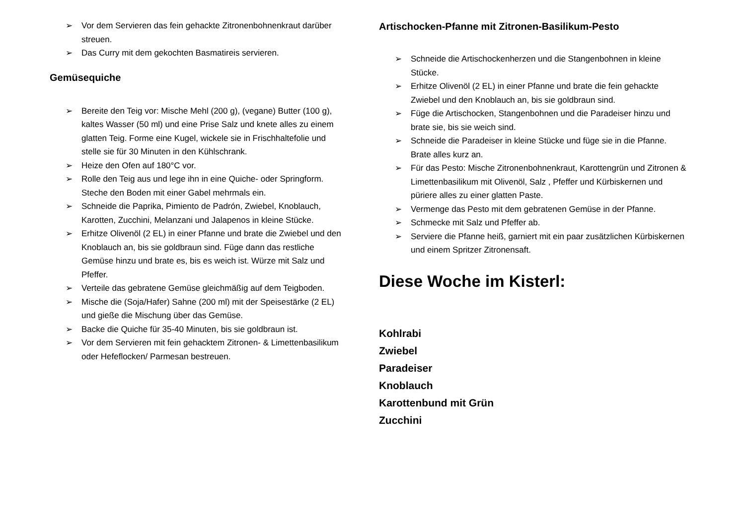➢ Vor dem Servieren das fein gehackte Zitronenbohnenkraut darüber streuen.
➢ Das Curry mit dem gekochten Basmatireis servieren.
Gemüsequiche
➢ Bereite den Teig vor: Mische Mehl (200 g), (vegane) Butter (100 g), kaltes Wasser (50 ml) und eine Prise Salz und knete alles zu einem glatten Teig. Forme eine Kugel, wickele sie in Frischhaltefolie und stelle sie für 30 Minuten in den Kühlschrank.
➢ Heize den Ofen auf 180°C vor.
➢ Rolle den Teig aus und lege ihn in eine Quiche- oder Springform. Steche den Boden mit einer Gabel mehrmals ein.
➢ Schneide die Paprika, Pimiento de Padrón, Zwiebel, Knoblauch, Karotten, Zucchini, Melanzani und Jalapenos in kleine Stücke.
➢ Erhitze Olivenöl (2 EL) in einer Pfanne und brate die Zwiebel und den Knoblauch an, bis sie goldbraun sind. Füge dann das restliche Gemüse hinzu und brate es, bis es weich ist. Würze mit Salz und Pfeffer.
➢ Verteile das gebratene Gemüse gleichmäßig auf dem Teigboden.
➢ Mische die (Soja/Hafer) Sahne (200 ml) mit der Speisestärke (2 EL) und gieße die Mischung über das Gemüse.
➢ Backe die Quiche für 35-40 Minuten, bis sie goldbraun ist.
➢ Vor dem Servieren mit fein gehacktem Zitronen- & Limettenbasilikum oder Hefeflocken/ Parmesan bestreuen.
Artischocken-Pfanne mit Zitronen-Basilikum-Pesto
➢ Schneide die Artischockenherzen und die Stangenbohnen in kleine Stücke.
➢ Erhitze Olivenöl (2 EL) in einer Pfanne und brate die fein gehackte Zwiebel und den Knoblauch an, bis sie goldbraun sind.
➢ Füge die Artischocken, Stangenbohnen und die Paradeiser hinzu und brate sie, bis sie weich sind.
➢ Schneide die Paradeiser in kleine Stücke und füge sie in die Pfanne. Brate alles kurz an.
➢ Für das Pesto: Mische Zitronenbohnenkraut, Karottengrün und Zitronen & Limettenbasilikum mit Olivenöl, Salz , Pfeffer und Kürbiskernen und püriere alles zu einer glatten Paste.
➢ Vermenge das Pesto mit dem gebratenen Gemüse in der Pfanne.
➢ Schmecke mit Salz und Pfeffer ab.
➢ Serviere die Pfanne heiß, garniert mit ein paar zusätzlichen Kürbiskernen und einem Spritzer Zitronensaft.
Diese Woche im Kisterl:
Kohlrabi
Zwiebel
Paradeiser
Knoblauch
Karottenbund mit Grün
Zucchini